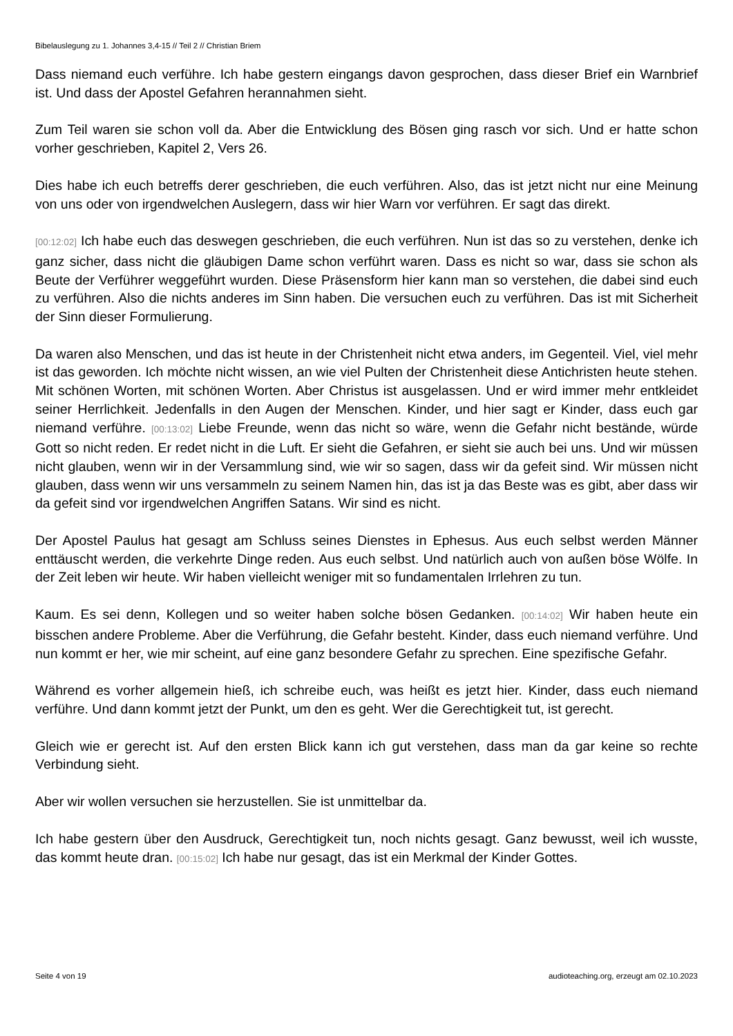Bibelauslegung zu 1. Johannes 3,4-15 // Teil 2 // Christian Briem
Dass niemand euch verführe. Ich habe gestern eingangs davon gesprochen, dass dieser Brief ein Warnbrief ist. Und dass der Apostel Gefahren herannahmen sieht.
Zum Teil waren sie schon voll da. Aber die Entwicklung des Bösen ging rasch vor sich. Und er hatte schon vorher geschrieben, Kapitel 2, Vers 26.
Dies habe ich euch betreffs derer geschrieben, die euch verführen. Also, das ist jetzt nicht nur eine Meinung von uns oder von irgendwelchen Auslegern, dass wir hier Warn vor verführen. Er sagt das direkt.
[00:12:02] Ich habe euch das deswegen geschrieben, die euch verführen. Nun ist das so zu verstehen, denke ich ganz sicher, dass nicht die gläubigen Dame schon verführt waren. Dass es nicht so war, dass sie schon als Beute der Verführer weggeführt wurden. Diese Präsensform hier kann man so verstehen, die dabei sind euch zu verführen. Also die nichts anderes im Sinn haben. Die versuchen euch zu verführen. Das ist mit Sicherheit der Sinn dieser Formulierung.
Da waren also Menschen, und das ist heute in der Christenheit nicht etwa anders, im Gegenteil. Viel, viel mehr ist das geworden. Ich möchte nicht wissen, an wie viel Pulten der Christenheit diese Antichristen heute stehen. Mit schönen Worten, mit schönen Worten. Aber Christus ist ausgelassen. Und er wird immer mehr entkleidet seiner Herrlichkeit. Jedenfalls in den Augen der Menschen. Kinder, und hier sagt er Kinder, dass euch gar niemand verführe. [00:13:02] Liebe Freunde, wenn das nicht so wäre, wenn die Gefahr nicht bestände, würde Gott so nicht reden. Er redet nicht in die Luft. Er sieht die Gefahren, er sieht sie auch bei uns. Und wir müssen nicht glauben, wenn wir in der Versammlung sind, wie wir so sagen, dass wir da gefeit sind. Wir müssen nicht glauben, dass wenn wir uns versammeln zu seinem Namen hin, das ist ja das Beste was es gibt, aber dass wir da gefeit sind vor irgendwelchen Angriffen Satans. Wir sind es nicht.
Der Apostel Paulus hat gesagt am Schluss seines Dienstes in Ephesus. Aus euch selbst werden Männer enttäuscht werden, die verkehrte Dinge reden. Aus euch selbst. Und natürlich auch von außen böse Wölfe. In der Zeit leben wir heute. Wir haben vielleicht weniger mit so fundamentalen Irrlehren zu tun.
Kaum. Es sei denn, Kollegen und so weiter haben solche bösen Gedanken. [00:14:02] Wir haben heute ein bisschen andere Probleme. Aber die Verführung, die Gefahr besteht. Kinder, dass euch niemand verführe. Und nun kommt er her, wie mir scheint, auf eine ganz besondere Gefahr zu sprechen. Eine spezifische Gefahr.
Während es vorher allgemein hieß, ich schreibe euch, was heißt es jetzt hier. Kinder, dass euch niemand verführe. Und dann kommt jetzt der Punkt, um den es geht. Wer die Gerechtigkeit tut, ist gerecht.
Gleich wie er gerecht ist. Auf den ersten Blick kann ich gut verstehen, dass man da gar keine so rechte Verbindung sieht.
Aber wir wollen versuchen sie herzustellen. Sie ist unmittelbar da.
Ich habe gestern über den Ausdruck, Gerechtigkeit tun, noch nichts gesagt. Ganz bewusst, weil ich wusste, das kommt heute dran. [00:15:02] Ich habe nur gesagt, das ist ein Merkmal der Kinder Gottes.
Seite 4 von 19 audioteaching.org, erzeugt am 02.10.2023